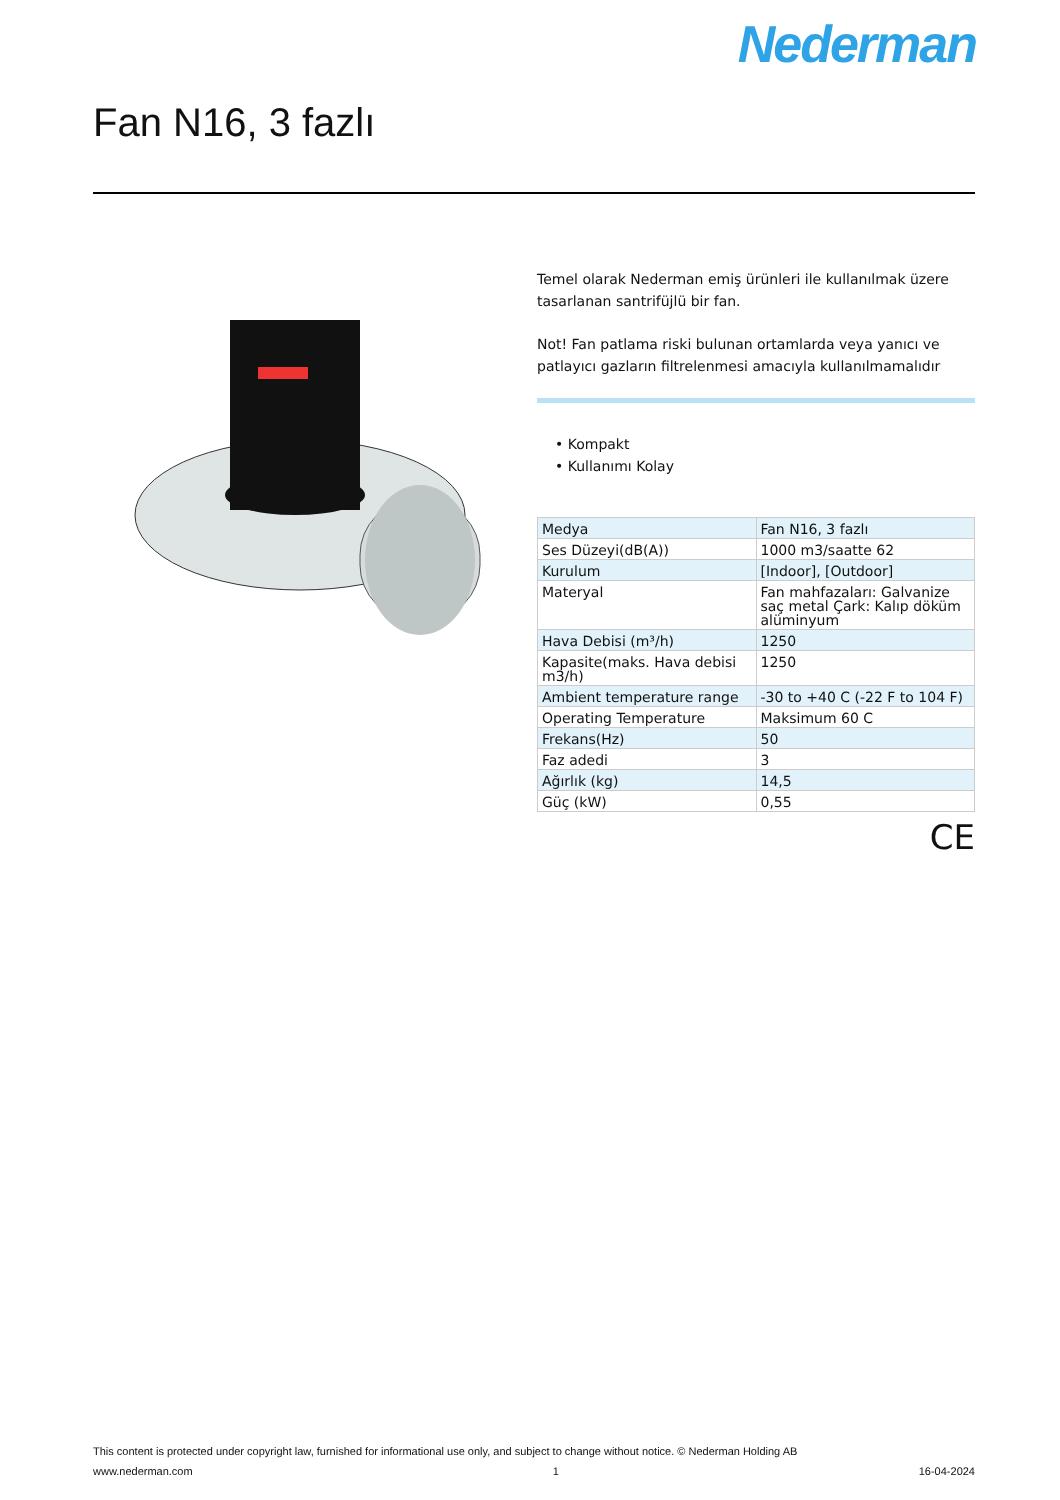Nederman
Fan N16, 3 fazlı
Temel olarak Nederman emiş ürünleri ile kullanılmak üzere tasarlanan santrifüjlü bir fan.
Not! Fan patlama riski bulunan ortamlarda veya yanıcı ve patlayıcı gazların filtrelenmesi amacıyla kullanılmamalıdır
• Kompakt
• Kullanımı Kolay
| Medya | Fan N16, 3 fazlı |
| Ses Düzeyi(dB(A)) | 1000 m3/saatte 62 |
| Kurulum | [Indoor], [Outdoor] |
| Materyal | Fan mahfazaları: Galvanize saç metal Çark: Kalıp döküm alüminyum |
| Hava Debisi (m³/h) | 1250 |
| Kapasite(maks. Hava debisi m3/h) | 1250 |
| Ambient temperature range | -30 to +40 C (-22 F to 104 F) |
| Operating Temperature | Maksimum 60 C |
| Frekans(Hz) | 50 |
| Faz adedi | 3 |
| Ağırlık (kg) | 14,5 |
| Güç (kW) | 0,55 |
CE
This content is protected under copyright law, furnished for informational use only, and subject to change without notice. © Nederman Holding AB
www.nederman.com 1 16-04-2024